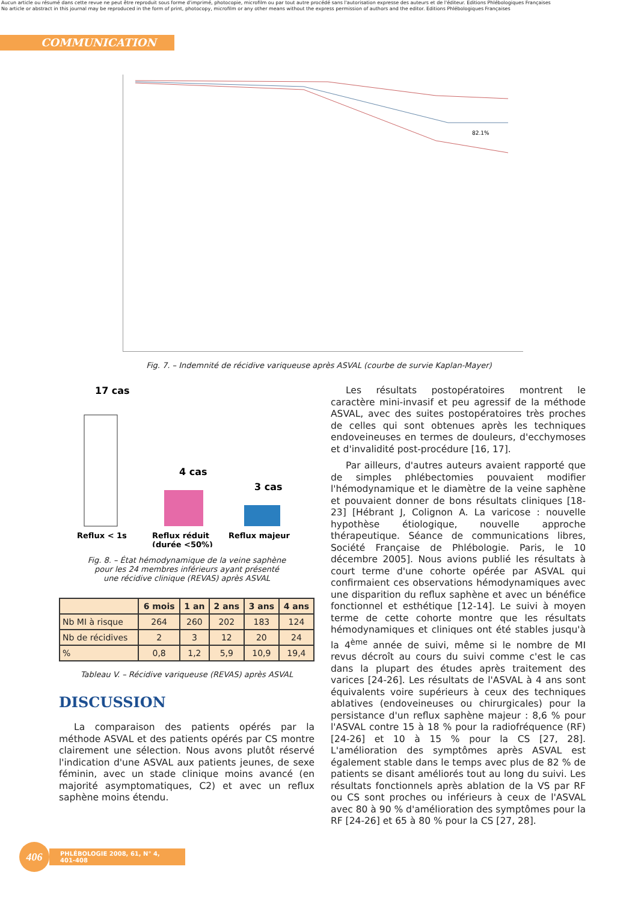Aucun article ou résumé dans cette revue ne peut être reproduit sous forme d'imprimé, photocopie, microfilm ou par tout autre procédé sans l'autorisation expresse des auteurs et de l'éditeur. Editions Phlébologiques Françaises
No article or abstract in this journal may be reproduced in the form of print, photocopy, microfilm or any other means without the express permission of authors and the editor. Editions Phlébologiques Françaises
COMMUNICATION
82.1%
Fig. 7. – Indemnité de récidive variqueuse après ASVAL (courbe de survie Kaplan-Mayer)
17 cas
4 cas
3 cas
Reflux < 1s
Reflux réduit
(durée <50%)
Reflux majeur
Fig. 8. – État hémodynamique de la veine saphène
pour les 24 membres inférieurs ayant présenté
une récidive clinique (REVAS) après ASVAL
| | 6 mois | 1 an | 2 ans | 3 ans | 4 ans |
| --- | --- | --- | --- | --- | --- |
| Nb MI à risque | 264 | 260 | 202 | 183 | 124 |
| Nb de récidives | 2 | 3 | 12 | 20 | 24 |
| % | 0,8 | 1,2 | 5,9 | 10,9 | 19,4 |
Tableau V. – Récidive variqueuse (REVAS) après ASVAL
DISCUSSION
La comparaison des patients opérés par la méthode ASVAL et des patients opérés par CS montre clairement une sélection. Nous avons plutôt réservé l'indication d'une ASVAL aux patients jeunes, de sexe féminin, avec un stade clinique moins avancé (en majorité asymptomatiques, C2) et avec un reflux saphène moins étendu.
Les résultats postopératoires montrent le caractère mini-invasif et peu agressif de la méthode ASVAL, avec des suites postopératoires très proches de celles qui sont obtenues après les techniques endoveineuses en termes de douleurs, d'ecchymoses et d'invalidité post-procédure [16, 17].
Par ailleurs, d'autres auteurs avaient rapporté que de simples phlébectomies pouvaient modifier l'hémodynamique et le diamètre de la veine saphène et pouvaient donner de bons résultats cliniques [18-23] [Hébrant J, Colignon A. La varicose : nouvelle hypothèse étiologique, nouvelle approche thérapeutique. Séance de communications libres, Société Française de Phlébologie. Paris, le 10 décembre 2005]. Nous avions publié les résultats à court terme d'une cohorte opérée par ASVAL qui confirmaient ces observations hémodynamiques avec une disparition du reflux saphène et avec un bénéfice fonctionnel et esthétique [12-14]. Le suivi à moyen terme de cette cohorte montre que les résultats hémodynamiques et cliniques ont été stables jusqu'à la 4<sup>ème</sup> année de suivi, même si le nombre de MI revus décroît au cours du suivi comme c'est le cas dans la plupart des études après traitement des varices [24-26]. Les résultats de l'ASVAL à 4 ans sont équivalents voire supérieurs à ceux des techniques ablatives (endoveineuses ou chirurgicales) pour la persistance d'un reflux saphène majeur : 8,6 % pour l'ASVAL contre 15 à 18 % pour la radiofréquence (RF) [24-26] et 10 à 15 % pour la CS [27, 28]. L'amélioration des symptômes après ASVAL est également stable dans le temps avec plus de 82 % de patients se disant améliorés tout au long du suivi. Les résultats fonctionnels après ablation de la VS par RF ou CS sont proches ou inférieurs à ceux de l'ASVAL avec 80 à 90 % d'amélioration des symptômes pour la RF [24-26] et 65 à 80 % pour la CS [27, 28].
406
PHLÉBOLOGIE 2008, 61, N° 4, 401-408